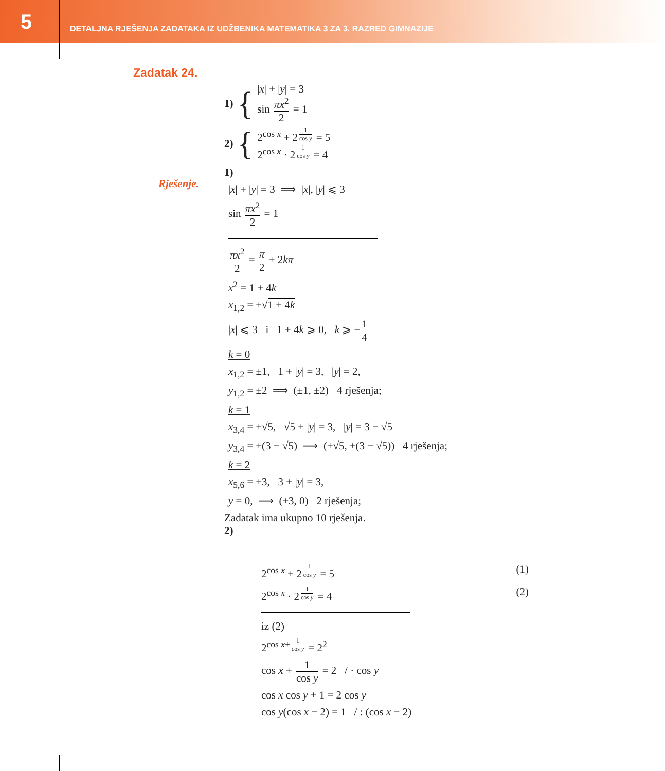5
DETALJNA RJEŠENJA ZADATAKA IZ UDŽBENIKA MATEMATIKA 3 ZA 3. RAZRED GIMNAZIJE
Zadatak 24.
1) {
|x| + |y| = 3
sin πx<sup>2</sup> 2 = 1
2) {
2<sup>cos x</sup> + 2<sup>1 cos y</sup> = 5
2<sup>cos x</sup> · 2<sup>1 cos y</sup> = 4
Rješenje.
1)
|x| + |y| = 3 ⟹ |x|, |y| ⩽ 3
sin πx<sup>2</sup> 2 = 1
πx<sup>2</sup> 2 = π 2 + 2kπ
x<sup>2</sup> = 1 + 4k
x<sub>1,2</sub> = ±√1 + 4k
|x| ⩽ 3 i 1 + 4k ⩾ 0, k ⩾ − 1 4
k = 0
x<sub>1,2</sub> = ±1, 1 + |y| = 3, |y| = 2,
y<sub>1,2</sub> = ±2 ⟹ (±1, ±2) 4 rješenja;
k = 1
x<sub>3,4</sub> = ±√5, √5 + |y| = 3, |y| = 3 − √5
y<sub>3,4</sub> = ±(3 − √5) ⟹ (±√5, ±(3 − √5)) 4 rješenja;
k = 2
x<sub>5,6</sub> = ±3, 3 + |y| = 3,
y = 0, ⟹ (±3, 0) 2 rješenja;
Zadatak ima ukupno 10 rješenja.
2)
2<sup>cos x</sup> + 2<sup>1 cos y</sup> = 5 (1)
2<sup>cos x</sup> · 2<sup>1 cos y</sup> = 4 (2)
iz (2)
2<sup>cos x+ 1 cos y</sup> = 2<sup>2</sup>
cos x + 1 cos y = 2 / · cos y
cos x cos y + 1 = 2 cos y
cos y(cos x − 2) = 1 / : (cos x − 2)